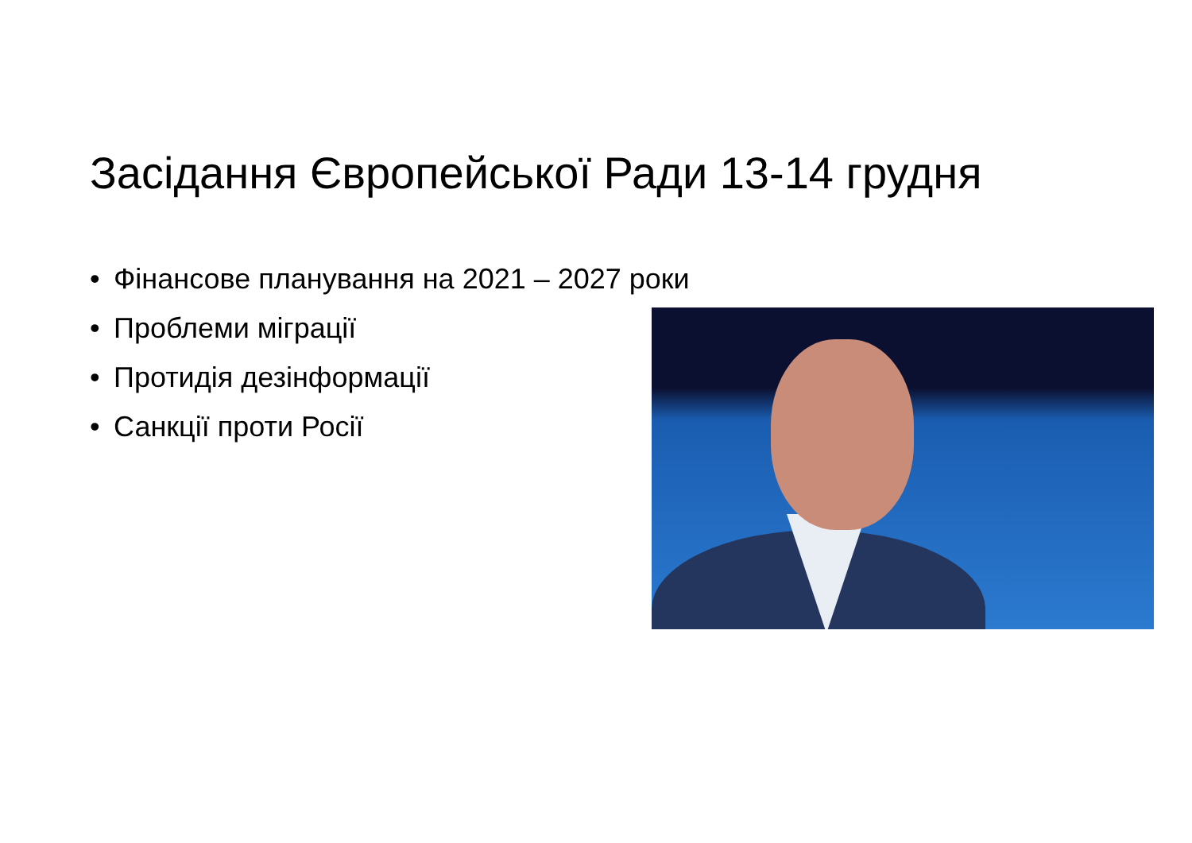Засідання Європейської Ради 13-14 грудня
• Фінансове планування на 2021 – 2027 роки
• Проблеми міграції
• Протидія дезінформації
• Санкції проти Росії